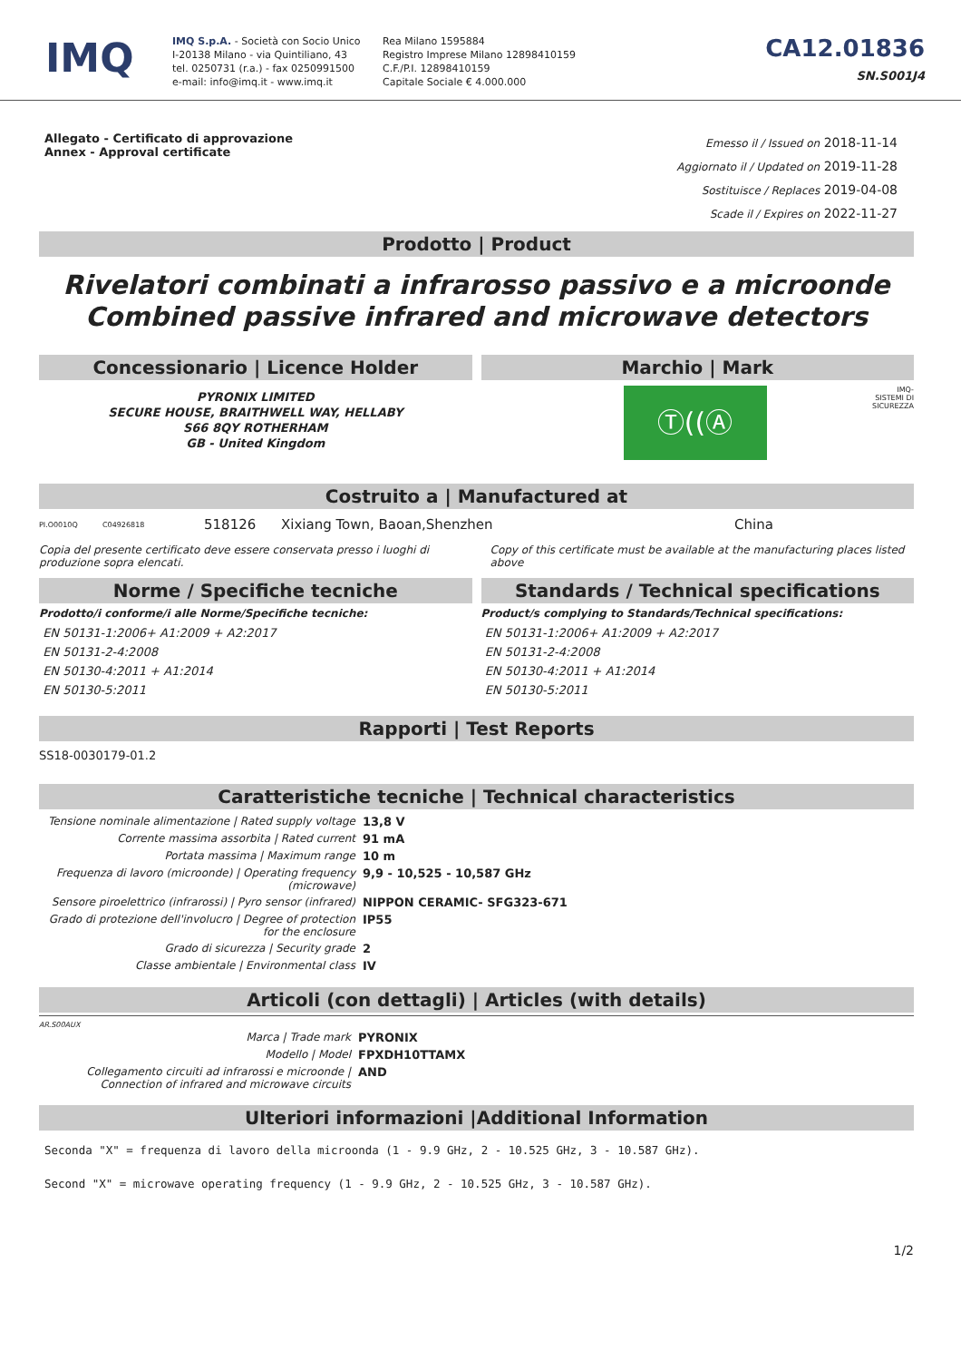IMQ
IMQ S.p.A. - Società con Socio Unico
I-20138 Milano - via Quintiliano, 43
tel. 0250731 (r.a.) - fax 0250991500
e-mail: info@imq.it - www.imq.it
Rea Milano 1595884
Registro Imprese Milano 12898410159
C.F./P.I. 12898410159
Capitale Sociale € 4.000.000
CA12.01836
SN.S001J4
Allegato - Certificato di approvazione
Annex - Approval certificate
Emesso il / Issued on 2018-11-14
Aggiornato il / Updated on 2019-11-28
Sostituisce / Replaces 2019-04-08
Scade il / Expires on 2022-11-27
Prodotto | Product
Rivelatori combinati a infrarosso passivo e a microonde
Combined passive infrared and microwave detectors
Concessionario | Licence Holder
PYRONIX LIMITED
SECURE HOUSE, BRAITHWELL WAY, HELLABY
S66 8QY ROTHERHAM
GB - United Kingdom
Marchio | Mark
Ⓣ((Ⓐ
IMQ-
SISTEMI DI
SICUREZZA
Costruito a | Manufactured at
PI.O0010Q C04926818 518126 Xixiang Town, Baoan,Shenzhen China
Copia del presente certificato deve essere conservata presso i luoghi di produzione sopra elencati.
Copy of this certificate must be available at the manufacturing places listed above
Norme / Specifiche tecniche
Prodotto/i conforme/i alle Norme/Specifiche tecniche:
EN 50131-1:2006+ A1:2009 + A2:2017
EN 50131-2-4:2008
EN 50130-4:2011 + A1:2014
EN 50130-5:2011
Standards / Technical specifications
Product/s complying to Standards/Technical specifications:
EN 50131-1:2006+ A1:2009 + A2:2017
EN 50131-2-4:2008
EN 50130-4:2011 + A1:2014
EN 50130-5:2011
Rapporti | Test Reports
SS18-0030179-01.2
Caratteristiche tecniche | Technical characteristics
| Tensione nominale alimentazione / Rated supply voltage | 13,8 V |
| Corrente massima assorbita / Rated current | 91 mA |
| Portata massima / Maximum range | 10 m |
| Frequenza di lavoro (microonde) / Operating frequency (microwave) | 9,9 - 10,525 - 10,587 GHz |
| Sensore piroelettrico (infrarossi) / Pyro sensor (infrared) | NIPPON CERAMIC- SFG323-671 |
| Grado di protezione dell'involucro / Degree of protection for the enclosure | IP55 |
| Grado di sicurezza / Security grade | 2 |
| Classe ambientale / Environmental class | IV |
Articoli (con dettagli) | Articles (with details)
AR.S00AUX
| Marca / Trade mark | PYRONIX |
| Modello / Model | FPXDH10TTAMX |
| Collegamento circuiti ad infrarossi e microonde / Connection of infrared and microwave circuits | AND |
Ulteriori informazioni |Additional Information
Seconda "X" = frequenza di lavoro della microonda (1 - 9.9 GHz, 2 - 10.525 GHz, 3 - 10.587 GHz).
Second "X" = microwave operating frequency (1 - 9.9 GHz, 2 - 10.525 GHz, 3 - 10.587 GHz).
1/2